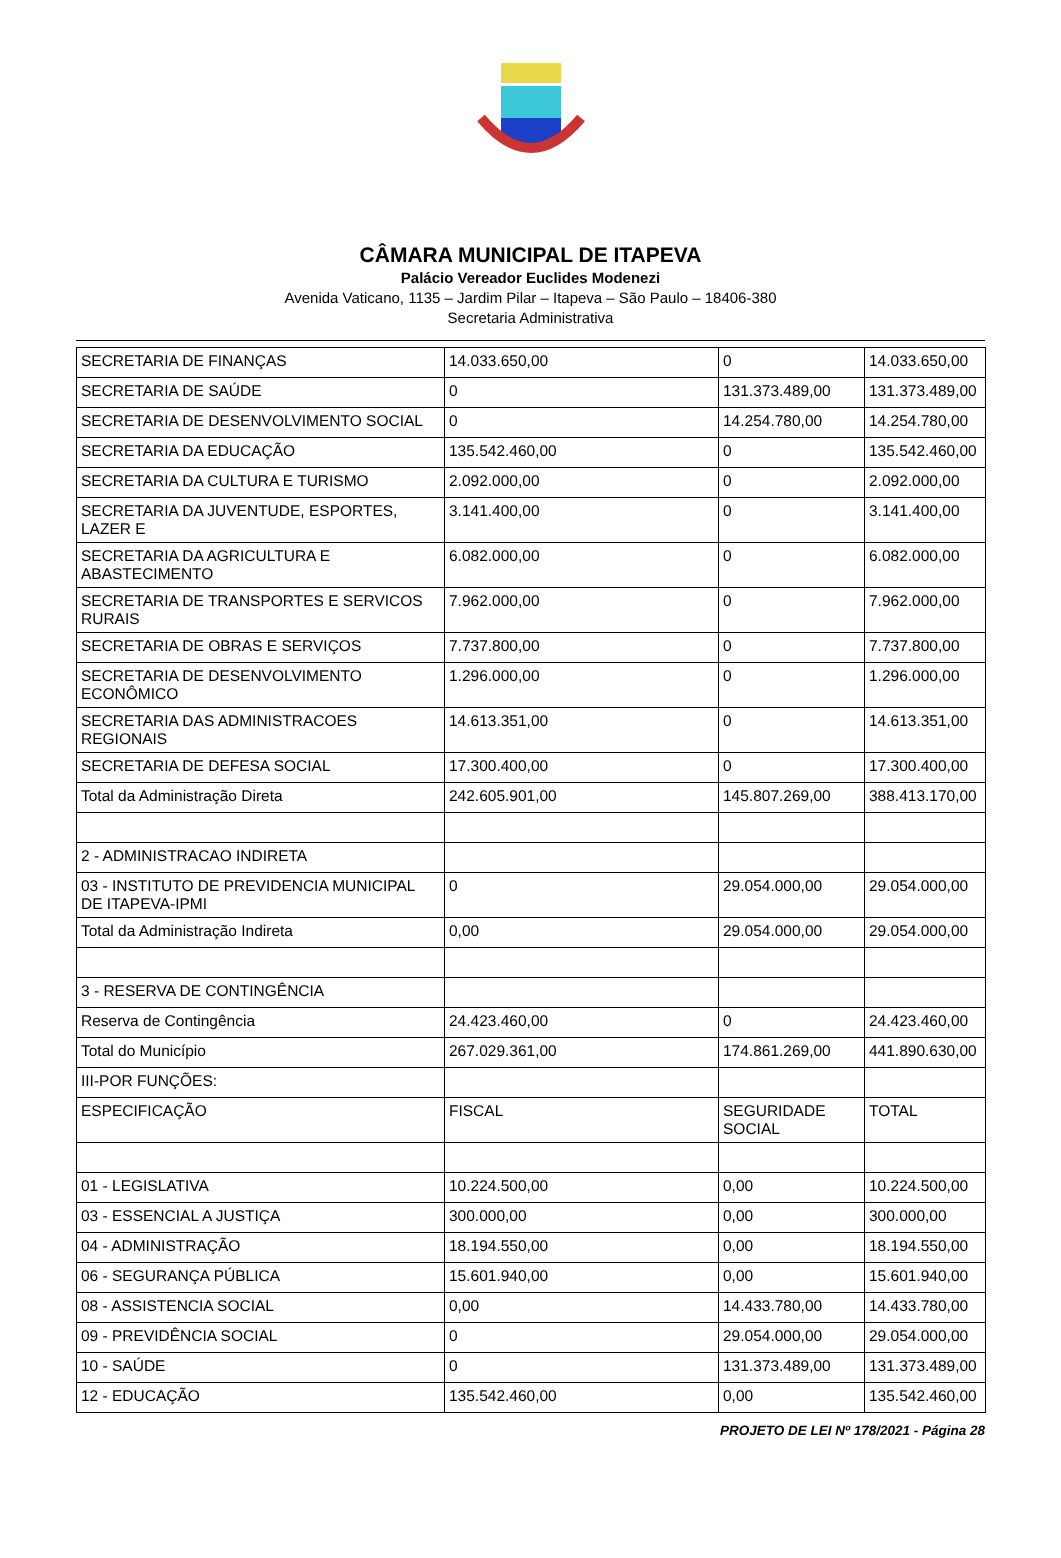CÂMARA MUNICIPAL DE ITAPEVA
Palácio Vereador Euclides Modenezi
Avenida Vaticano, 1135 – Jardim Pilar – Itapeva – São Paulo – 18406-380
Secretaria Administrativa
| SECRETARIA DE FINANÇAS | 14.033.650,00 | 0 | 14.033.650,00 |
| SECRETARIA DE SAÚDE | 0 | 131.373.489,00 | 131.373.489,00 |
| SECRETARIA DE DESENVOLVIMENTO SOCIAL | 0 | 14.254.780,00 | 14.254.780,00 |
| SECRETARIA DA EDUCAÇÃO | 135.542.460,00 | 0 | 135.542.460,00 |
| SECRETARIA DA CULTURA E TURISMO | 2.092.000,00 | 0 | 2.092.000,00 |
| SECRETARIA DA JUVENTUDE, ESPORTES, LAZER E | 3.141.400,00 | 0 | 3.141.400,00 |
| SECRETARIA DA AGRICULTURA E ABASTECIMENTO | 6.082.000,00 | 0 | 6.082.000,00 |
| SECRETARIA DE TRANSPORTES E SERVICOS RURAIS | 7.962.000,00 | 0 | 7.962.000,00 |
| SECRETARIA DE OBRAS E SERVIÇOS | 7.737.800,00 | 0 | 7.737.800,00 |
| SECRETARIA DE DESENVOLVIMENTO ECONÔMICO | 1.296.000,00 | 0 | 1.296.000,00 |
| SECRETARIA DAS ADMINISTRACOES REGIONAIS | 14.613.351,00 | 0 | 14.613.351,00 |
| SECRETARIA DE DEFESA SOCIAL | 17.300.400,00 | 0 | 17.300.400,00 |
| Total da Administração Direta | 242.605.901,00 | 145.807.269,00 | 388.413.170,00 |
| 2 - ADMINISTRACAO INDIRETA | | | |
| 03 - INSTITUTO DE PREVIDENCIA MUNICIPAL DE ITAPEVA-IPMI | 0 | 29.054.000,00 | 29.054.000,00 |
| Total da Administração Indireta | 0,00 | 29.054.000,00 | 29.054.000,00 |
| 3 - RESERVA DE CONTINGÊNCIA | | | |
| Reserva de Contingência | 24.423.460,00 | 0 | 24.423.460,00 |
| Total do Município | 267.029.361,00 | 174.861.269,00 | 441.890.630,00 |
| III-POR FUNÇÕES: | | | |
| ESPECIFICAÇÃO | FISCAL | SEGURIDADE SOCIAL | TOTAL |
| 01 - LEGISLATIVA | 10.224.500,00 | 0,00 | 10.224.500,00 |
| 03 - ESSENCIAL A JUSTIÇA | 300.000,00 | 0,00 | 300.000,00 |
| 04 - ADMINISTRAÇÃO | 18.194.550,00 | 0,00 | 18.194.550,00 |
| 06 - SEGURANÇA PÚBLICA | 15.601.940,00 | 0,00 | 15.601.940,00 |
| 08 - ASSISTENCIA SOCIAL | 0,00 | 14.433.780,00 | 14.433.780,00 |
| 09 - PREVIDÊNCIA SOCIAL | 0 | 29.054.000,00 | 29.054.000,00 |
| 10 - SAÚDE | 0 | 131.373.489,00 | 131.373.489,00 |
| 12 - EDUCAÇÃO | 135.542.460,00 | 0,00 | 135.542.460,00 |
PROJETO DE LEI Nº 178/2021 - Página 28